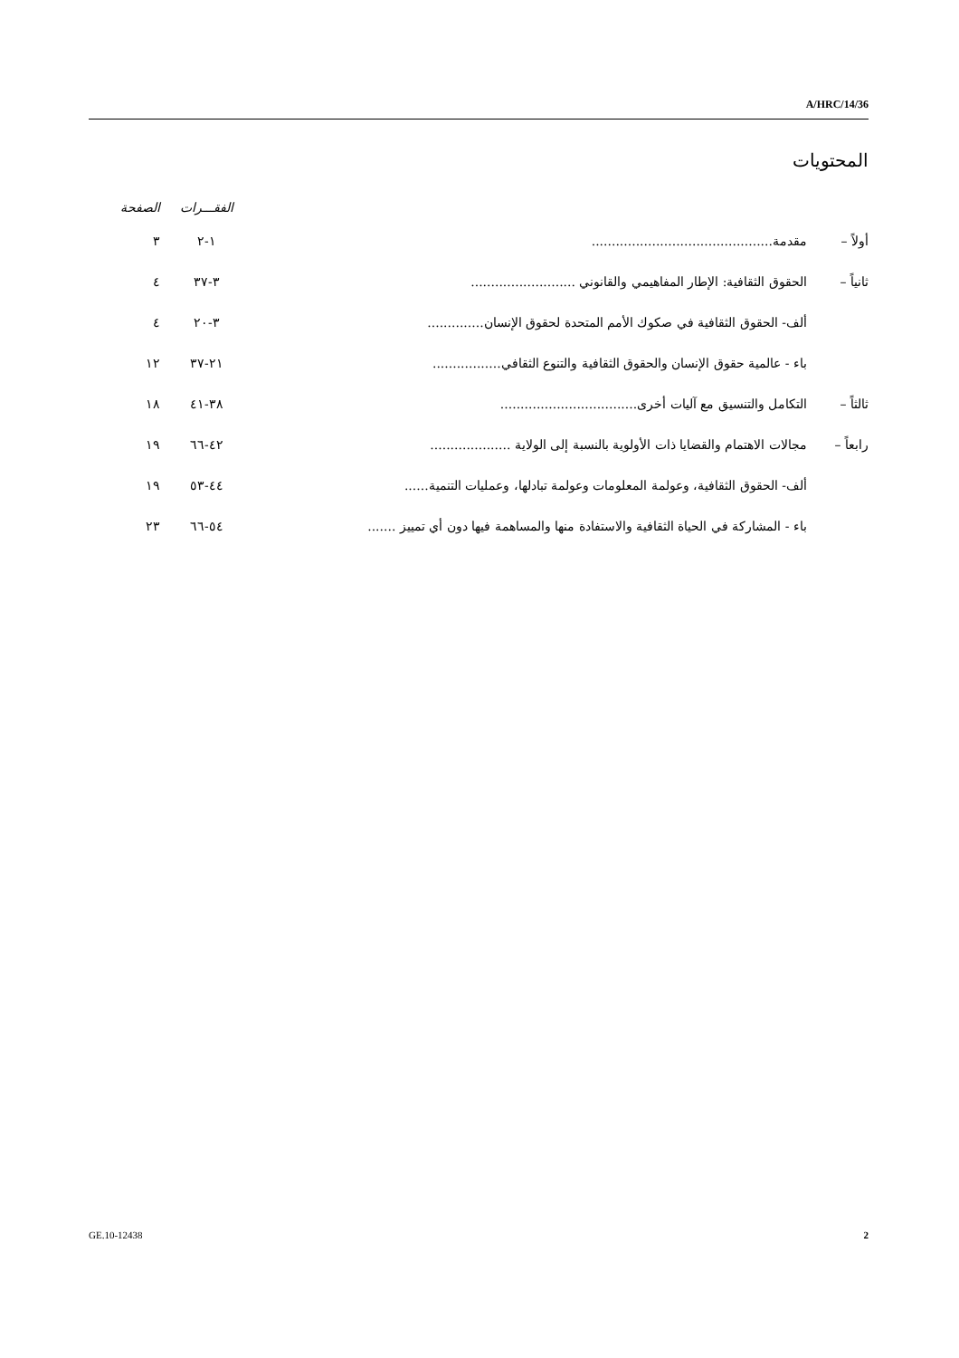A/HRC/14/36
المحتويات
| | | الفقـــرات | الصفحة |
| --- | --- | --- | --- |
| أولاً – | مقدمة............................................. | ١-٢ | ٣ |
| ثانياً – | الحقوق الثقافية: الإطار المفاهيمي والقانوني .......................... | ٣-٣٧ | ٤ |
| | ألف- الحقوق الثقافية في صكوك الأمم المتحدة لحقوق الإنسان.............. | ٣-٢٠ | ٤ |
| | باء - عالمية حقوق الإنسان والحقوق الثقافية والتنوع الثقافي................. | ٢١-٣٧ | ١٢ |
| ثالثاً – | التكامل والتنسيق مع آليات أخرى.................................. | ٣٨-٤١ | ١٨ |
| رابعاً – | مجالات الاهتمام والقضايا ذات الأولوية بالنسبة إلى الولاية .................... | ٤٢-٦٦ | ١٩ |
| | ألف- الحقوق الثقافية، وعولمة المعلومات وعولمة تبادلها، وعمليات التنمية...... | ٤٤-٥٣ | ١٩ |
| | باء - المشاركة في الحياة الثقافية والاستفادة منها والمساهمة فيها دون أي تمييز ....... | ٥٤-٦٦ | ٢٣ |
GE.10-12438 2